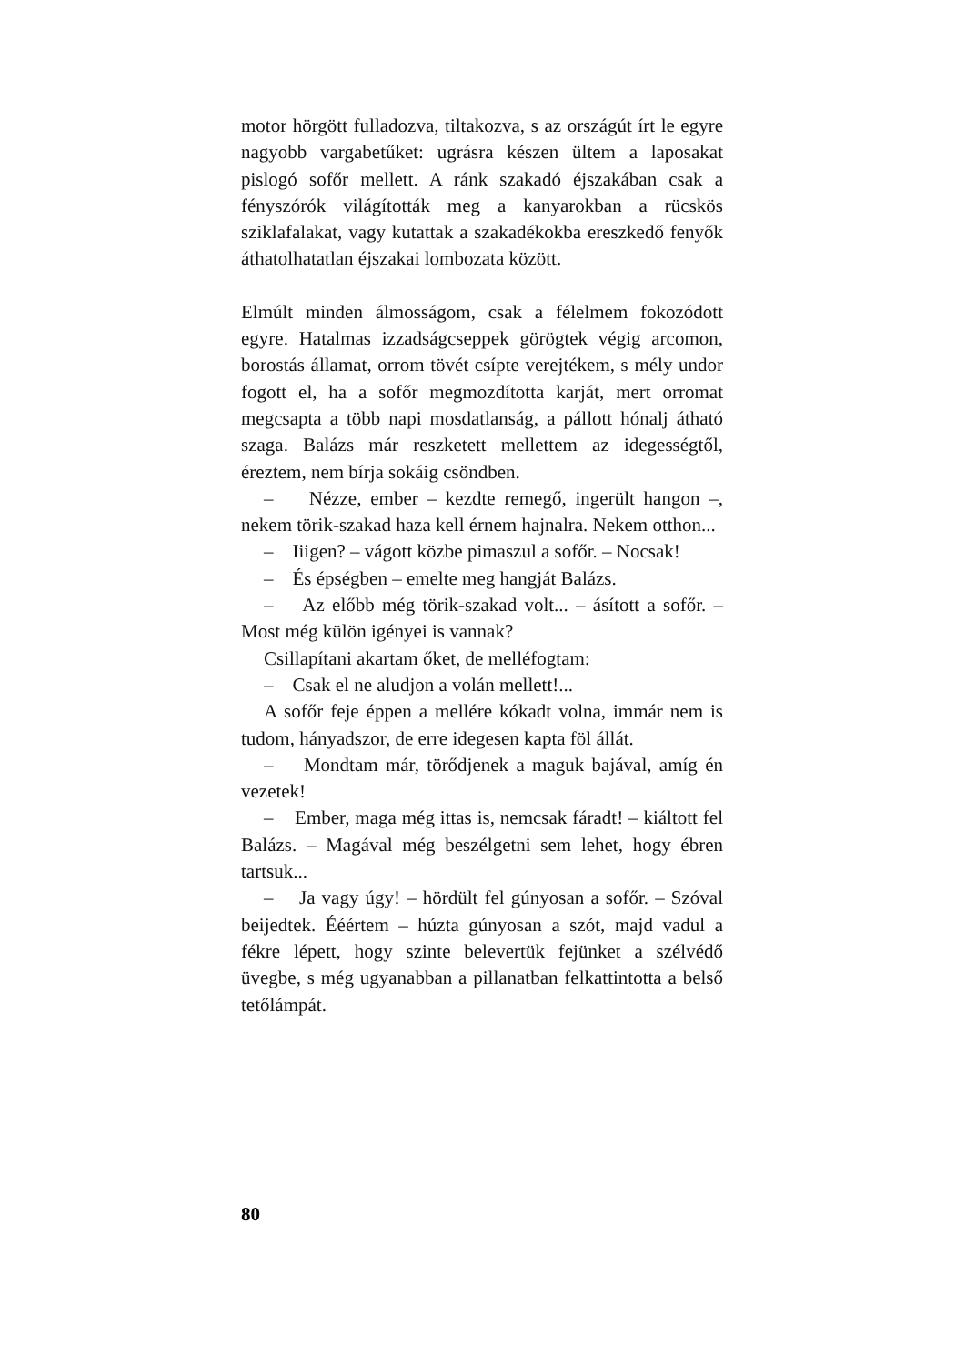motor hörgött fulladozva, tiltakozva, s az országút írt le egyre nagyobb vargabetűket: ugrásra készen ültem a laposakat pislogó sofőr mellett. A ránk szakadó éj­szakában csak a fényszórók világították meg a kanya­rokban a rücskös sziklafalakat, vagy kutattak a sza­kadékokba ereszkedő fenyők áthatolhatatlan éjszakai lombozata között.
Elmúlt minden álmosságom, csak a félelmem fokozó­dott egyre. Hatalmas izzadságcseppek görögtek végig arcomon, borostás államat, orrom tövét csípte verejté­kem, s mély undor fogott el, ha a sofőr megmozdította karját, mert orromat megcsapta a több napi mosdatlan­ság, a pállott hónalj átható szaga. Balázs már reszke­tett mellettem az idegességtől, éreztem, nem bírja so­káig csöndben.
– Nézze, ember – kezdte remegő, ingerült han­gon –, nekem törik-szakad haza kell érnem hajnalra. Nekem otthon...
– Iiigen? – vágott közbe pimaszul a sofőr. – No­csak!
– És épségben – emelte meg hangját Balázs.
– Az előbb még törik-szakad volt... – ásított a sofőr. – Most még külön igényei is vannak?
Csillapítani akartam őket, de melléfogtam:
– Csak el ne aludjon a volán mellett!...
A sofőr feje éppen a mellére kókadt volna, immár nem is tudom, hányadszor, de erre idegesen kapta föl állát.
– Mondtam már, törődjenek a maguk bajával, amíg én vezetek!
– Ember, maga még ittas is, nemcsak fáradt! – kiáltott fel Balázs. – Magával még beszélgetni sem lehet, hogy ébren tartsuk...
– Ja vagy úgy! – hördült fel gúnyosan a sofőr. – Szóval beijedtek. Ééértem – húzta gúnyosan a szót, majd vadul a fékre lépett, hogy szinte belevertük fe­jünket a szélvédő üvegbe, s még ugyanabban a pilla­natban felkattintotta a belső tetőlámpát.
80